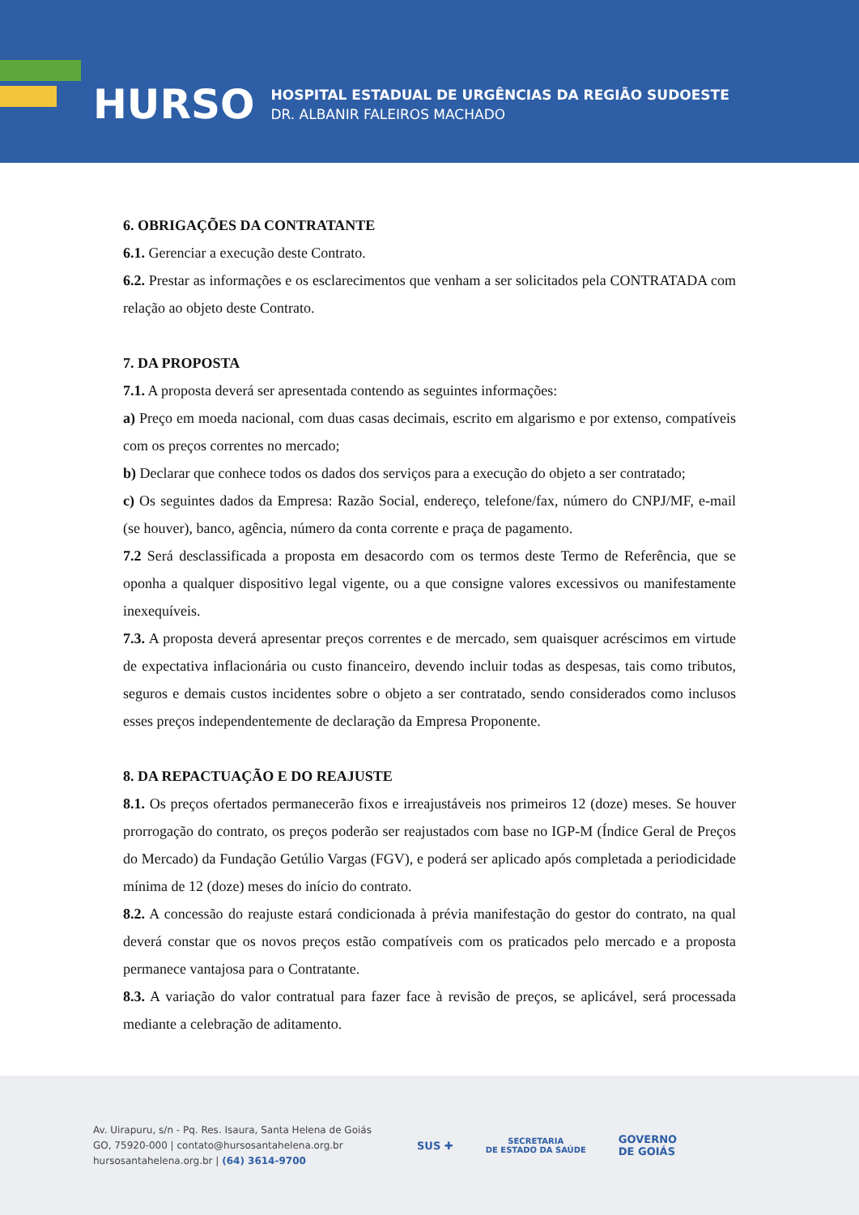HURSO
HOSPITAL ESTADUAL DE URGÊNCIAS DA REGIÃO SUDOESTE
DR. ALBANIR FALEIROS MACHADO
6. OBRIGAÇÕES DA CONTRATANTE
6.1. Gerenciar a execução deste Contrato.
6.2. Prestar as informações e os esclarecimentos que venham a ser solicitados pela CONTRATADA com relação ao objeto deste Contrato.
7. DA PROPOSTA
7.1. A proposta deverá ser apresentada contendo as seguintes informações:
a) Preço em moeda nacional, com duas casas decimais, escrito em algarismo e por extenso, compatíveis com os preços correntes no mercado;
b) Declarar que conhece todos os dados dos serviços para a execução do objeto a ser contratado;
c) Os seguintes dados da Empresa: Razão Social, endereço, telefone/fax, número do CNPJ/MF, e-mail (se houver), banco, agência, número da conta corrente e praça de pagamento.
7.2 Será desclassificada a proposta em desacordo com os termos deste Termo de Referência, que se oponha a qualquer dispositivo legal vigente, ou a que consigne valores excessivos ou manifestamente inexequíveis.
7.3. A proposta deverá apresentar preços correntes e de mercado, sem quaisquer acréscimos em virtude de expectativa inflacionária ou custo financeiro, devendo incluir todas as despesas, tais como tributos, seguros e demais custos incidentes sobre o objeto a ser contratado, sendo considerados como inclusos esses preços independentemente de declaração da Empresa Proponente.
8. DA REPACTUAÇÃO E DO REAJUSTE
8.1. Os preços ofertados permanecerão fixos e irreajustáveis nos primeiros 12 (doze) meses. Se houver prorrogação do contrato, os preços poderão ser reajustados com base no IGP-M (Índice Geral de Preços do Mercado) da Fundação Getúlio Vargas (FGV), e poderá ser aplicado após completada a periodicidade mínima de 12 (doze) meses do início do contrato.
8.2. A concessão do reajuste estará condicionada à prévia manifestação do gestor do contrato, na qual deverá constar que os novos preços estão compatíveis com os praticados pelo mercado e a proposta permanece vantajosa para o Contratante.
8.3. A variação do valor contratual para fazer face à revisão de preços, se aplicável, será processada mediante a celebração de aditamento.
Av. Uirapuru, s/n - Pq. Res. Isaura, Santa Helena de Goiás
GO, 75920-000 | contato@hursosantahelena.org.br
hursosantahelena.org.br | (64) 3614-9700
SUS ✚
SECRETARIA
DE ESTADO DA SAÚDE
GOVERNO
DE GOIÁS